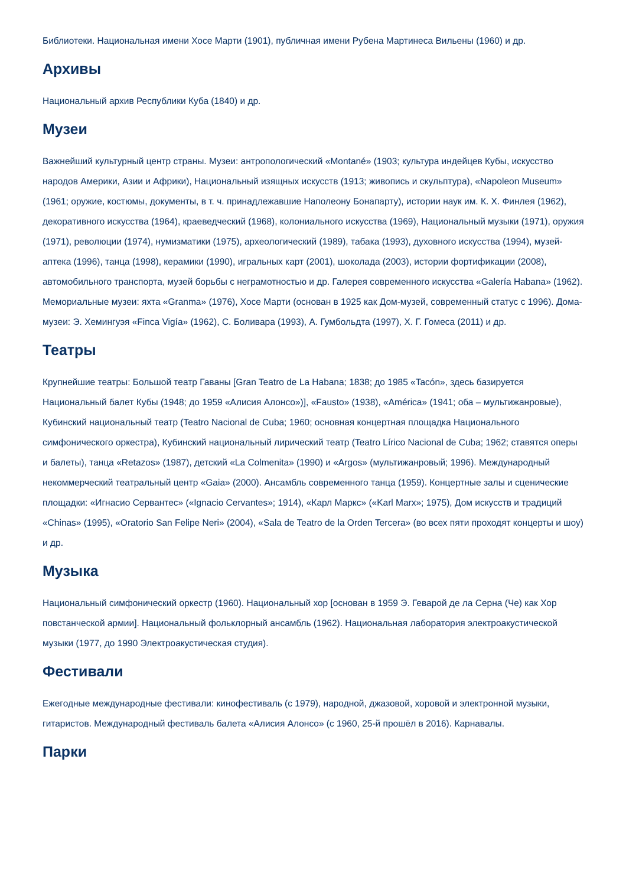Библиотеки. Национальная имени Хосе Марти (1901), публичная имени Рубена Мартинеса Вильены (1960) и др.
Архивы
Национальный архив Республики Куба (1840) и др.
Музеи
Важнейший культурный центр страны. Музеи: антропологический «Montané» (1903; культура индейцев Кубы, искусство народов Америки, Азии и Африки), Национальный изящных искусств (1913; живопись и скульптура), «Napoleon Museum» (1961; оружие, костюмы, документы, в т. ч. принадлежавшие Наполеону Бонапарту), истории наук им. К. Х. Финлея (1962), декоративного искусства (1964), краеведческий (1968), колониального искусства (1969), Национальный музыки (1971), оружия (1971), революции (1974), нумизматики (1975), археологический (1989), табака (1993), духовного искусства (1994), музей-аптека (1996), танца (1998), керамики (1990), игральных карт (2001), шоколада (2003), истории фортификации (2008), автомобильного транспорта, музей борьбы с неграмотностью и др. Галерея современного искусства «Galería Habana» (1962). Мемориальные музеи: яхта «Granma» (1976), Хосе Марти (основан в 1925 как Дом-музей, современный статус с 1996). Дома-музеи: Э. Хемингуэя «Finca Vigía» (1962), С. Боливара (1993), А. Гумбольдта (1997), Х. Г. Гомеса (2011) и др.
Театры
Крупнейшие театры: Большой театр Гаваны [Gran Teatro de La Habana; 1838; до 1985 «Tacón», здесь базируется Национальный балет Кубы (1948; до 1959 «Алисия Алонсо»)], «Fausto» (1938), «América» (1941; оба – мультижанровые), Кубинский национальный театр (Teatro Nacional de Cuba; 1960; основная концертная площадка Национального симфонического оркестра), Кубинский национальный лирический театр (Teatro Lírico Nacional de Cuba; 1962; ставятся оперы и балеты), танца «Retazos» (1987), детский «La Colmenita» (1990) и «Argos» (мультижанровый; 1996). Международный некоммерческий театральный центр «Gaia» (2000). Ансамбль современного танца (1959). Концертные залы и сценические площадки: «Игнасио Сервантес» («Ignacio Cervantes»; 1914), «Карл Маркс» («Karl Marx»; 1975), Дом искусств и традиций «Chinas» (1995), «Oratorio San Felipe Neri» (2004), «Sala de Teatro de la Orden Tercera» (во всех пяти проходят концерты и шоу) и др.
Музыка
Национальный симфонический оркестр (1960). Национальный хор [основан в 1959 Э. Геварой де ла Серна (Че) как Хор повстанческой армии]. Национальный фольклорный ансамбль (1962). Национальная лаборатория электроакустической музыки (1977, до 1990 Электроакустическая студия).
Фестивали
Ежегодные международные фестивали: кинофестиваль (с 1979), народной, джазовой, хоровой и электронной музыки, гитаристов. Международный фестиваль балета «Алисия Алонсо» (с 1960, 25-й прошёл в 2016). Карнавалы.
Парки